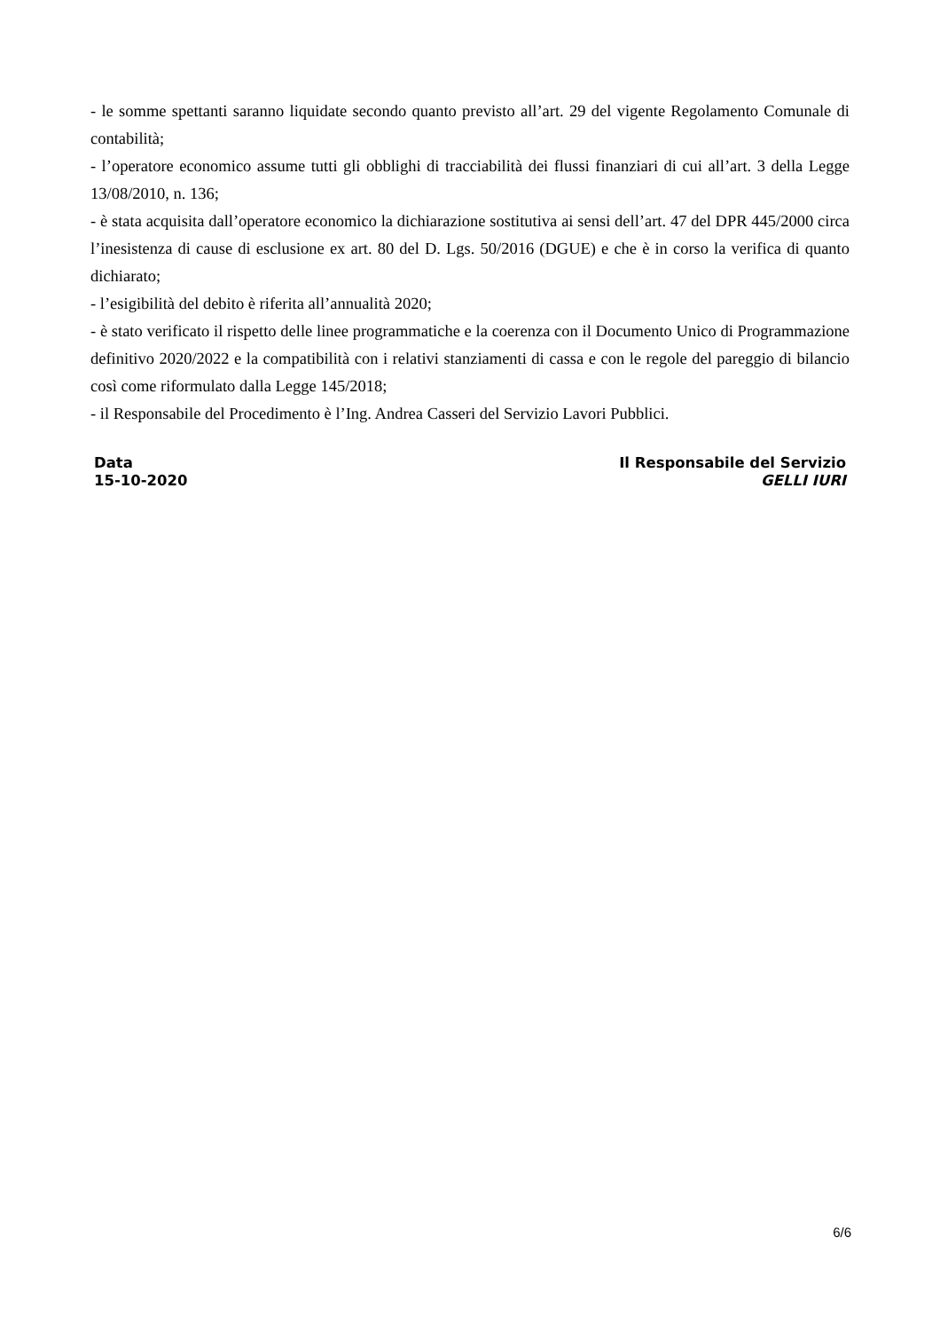- le somme spettanti saranno liquidate secondo quanto previsto all’art. 29 del vigente Regolamento Comunale di contabilità;
- l’operatore economico assume tutti gli obblighi di tracciabilità dei flussi finanziari di cui all’art. 3 della Legge 13/08/2010, n. 136;
- è stata acquisita dall’operatore economico la dichiarazione sostitutiva ai sensi dell’art. 47 del DPR 445/2000 circa l’inesistenza di cause di esclusione ex art. 80 del D. Lgs. 50/2016 (DGUE) e che è in corso la verifica di quanto dichiarato;
- l’esigibilità del debito è riferita all’annualità 2020;
- è stato verificato il rispetto delle linee programmatiche e la coerenza con il Documento Unico di Programmazione definitivo 2020/2022 e la compatibilità con i relativi stanziamenti di cassa e con le regole del pareggio di bilancio così come riformulato dalla Legge 145/2018;
- il Responsabile del Procedimento è l’Ing. Andrea Casseri del Servizio Lavori Pubblici.
Data
15-10-2020
Il Responsabile del Servizio
GELLI IURI
6/6